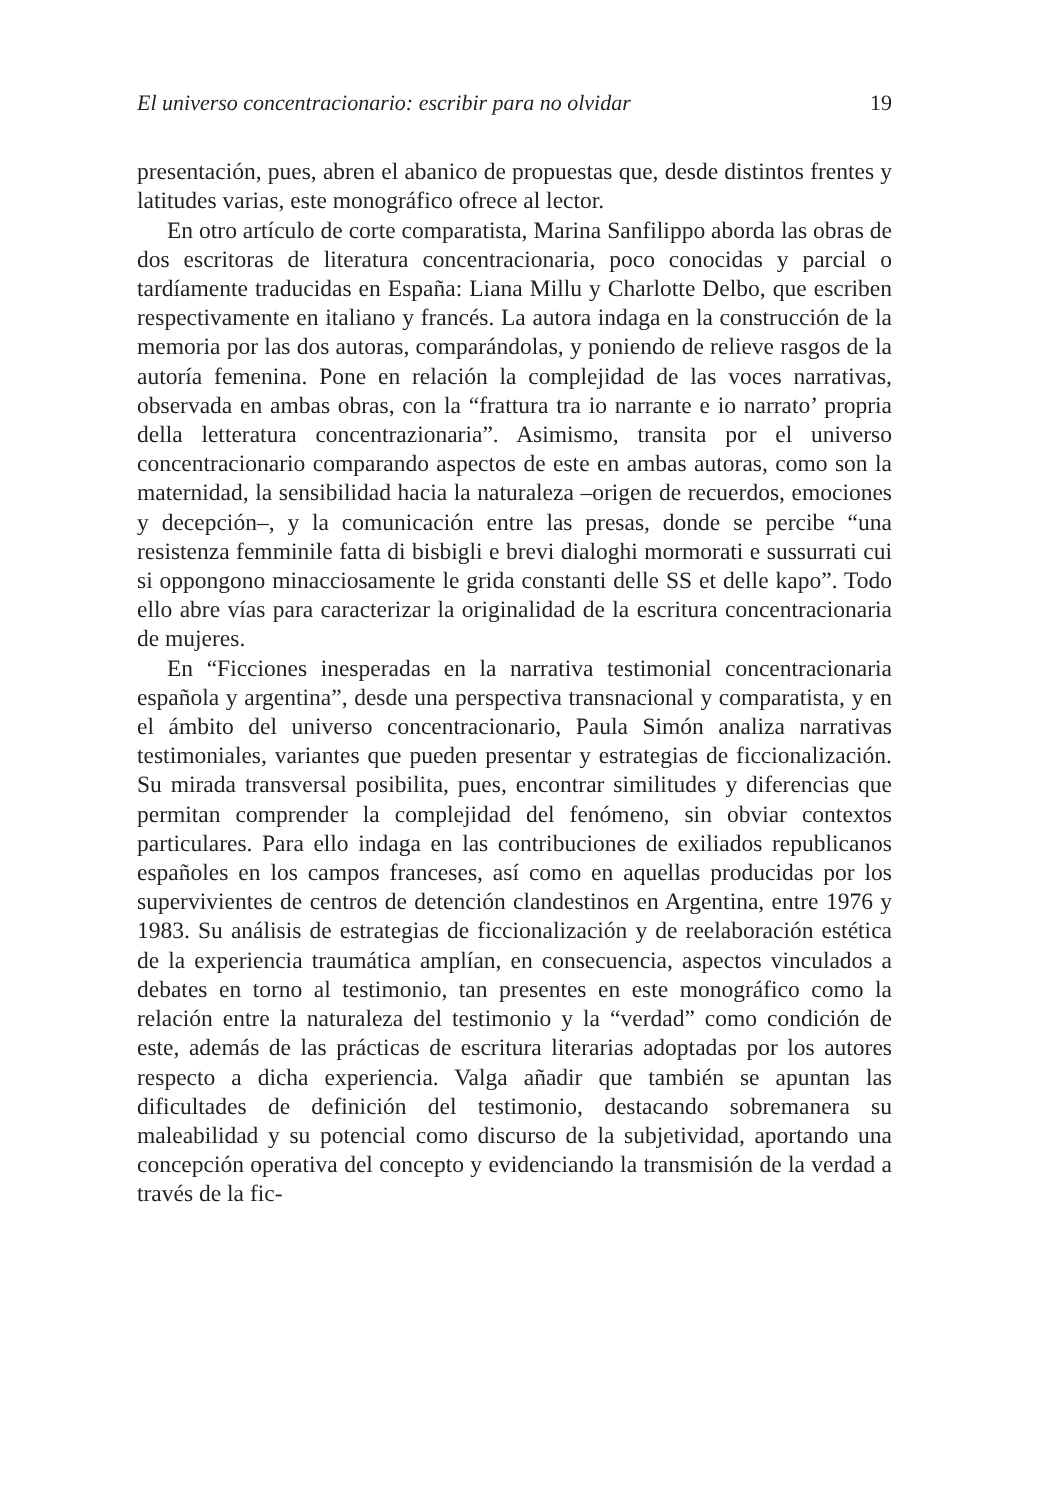El universo concentracionario: escribir para no olvidar 19
presentación, pues, abren el abanico de propuestas que, desde distintos frentes y latitudes varias, este monográfico ofrece al lector.
En otro artículo de corte comparatista, Marina Sanfilippo aborda las obras de dos escritoras de literatura concentracionaria, poco conocidas y parcial o tardíamente traducidas en España: Liana Millu y Charlotte Delbo, que escriben respectivamente en italiano y francés. La autora indaga en la construcción de la memoria por las dos autoras, comparándolas, y poniendo de relieve rasgos de la autoría femenina. Pone en relación la complejidad de las voces narrativas, observada en ambas obras, con la “frattura tra io narrante e io narrato’ propria della letteratura concentrazionaria”. Asimismo, transita por el universo concentracionario comparando aspectos de este en ambas autoras, como son la maternidad, la sensibilidad hacia la naturaleza –origen de recuerdos, emociones y decepción–, y la comunicación entre las presas, donde se percibe “una resistenza femminile fatta di bisbigli e brevi dialoghi mormorati e sussurrati cui si oppongono minacciosamente le grida constanti delle SS et delle kapo”. Todo ello abre vías para caracterizar la originalidad de la escritura concentracionaria de mujeres.
En “Ficciones inesperadas en la narrativa testimonial concentracionaria española y argentina”, desde una perspectiva transnacional y comparatista, y en el ámbito del universo concentracionario, Paula Simón analiza narrativas testimoniales, variantes que pueden presentar y estrategias de ficcionalización. Su mirada transversal posibilita, pues, encontrar similitudes y diferencias que permitan comprender la complejidad del fenómeno, sin obviar contextos particulares. Para ello indaga en las contribuciones de exiliados republicanos españoles en los campos franceses, así como en aquellas producidas por los supervivientes de centros de detención clandestinos en Argentina, entre 1976 y 1983. Su análisis de estrategias de ficcionalización y de reelaboración estética de la experiencia traumática amplían, en consecuencia, aspectos vinculados a debates en torno al testimonio, tan presentes en este monográfico como la relación entre la naturaleza del testimonio y la “verdad” como condición de este, además de las prácticas de escritura literarias adoptadas por los autores respecto a dicha experiencia. Valga añadir que también se apuntan las dificultades de definición del testimonio, destacando sobremanera su maleabilidad y su potencial como discurso de la subjetividad, aportando una concepción operativa del concepto y evidenciando la transmisión de la verdad a través de la fic-